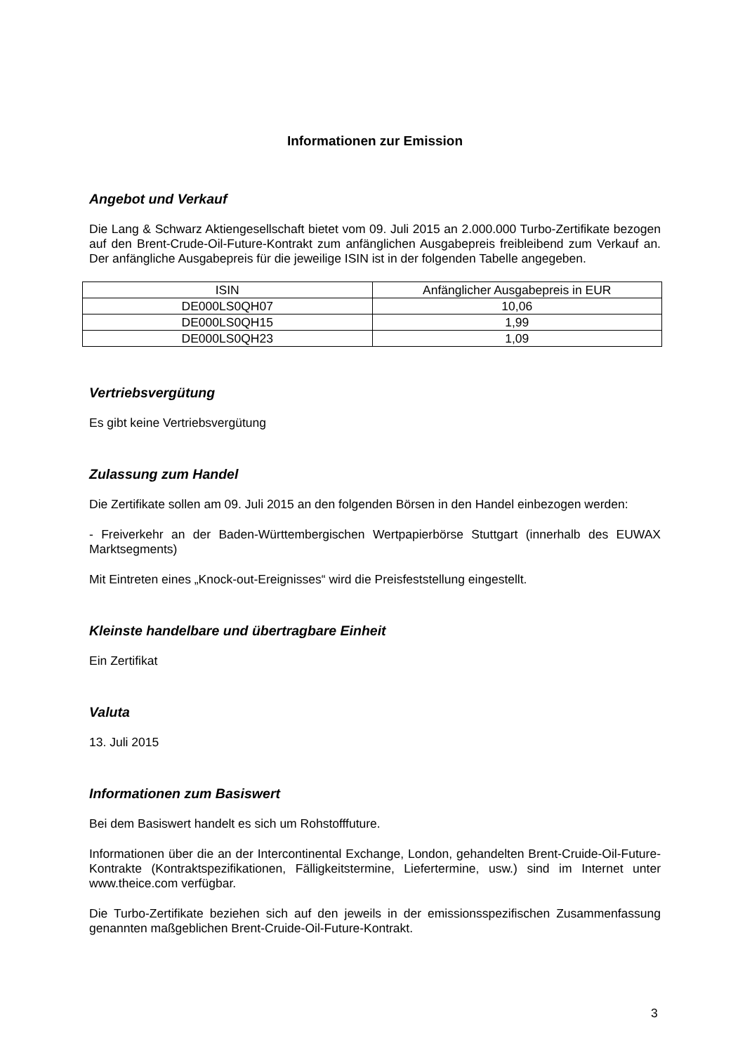Informationen zur Emission
Angebot und Verkauf
Die Lang & Schwarz Aktiengesellschaft bietet vom 09. Juli 2015 an 2.000.000 Turbo-Zertifikate bezogen auf den Brent-Crude-Oil-Future-Kontrakt zum anfänglichen Ausgabepreis freibleibend zum Verkauf an. Der anfängliche Ausgabepreis für die jeweilige ISIN ist in der folgenden Tabelle angegeben.
| ISIN | Anfänglicher Ausgabepreis in EUR |
| DE000LS0QH07 | 10,06 |
| DE000LS0QH15 | 1,99 |
| DE000LS0QH23 | 1,09 |
Vertriebsvergütung
Es gibt keine Vertriebsvergütung
Zulassung zum Handel
Die Zertifikate sollen am 09. Juli 2015 an den folgenden Börsen in den Handel einbezogen werden:
- Freiverkehr an der Baden-Württembergischen Wertpapierbörse Stuttgart (innerhalb des EUWAX Marktsegments)
Mit Eintreten eines „Knock-out-Ereignisses“ wird die Preisfeststellung eingestellt.
Kleinste handelbare und übertragbare Einheit
Ein Zertifikat
Valuta
13. Juli 2015
Informationen zum Basiswert
Bei dem Basiswert handelt es sich um Rohstofffuture.
Informationen über die an der Intercontinental Exchange, London, gehandelten Brent-Cruide-Oil-Future-Kontrakte (Kontraktspezifikationen, Fälligkeitstermine, Liefertermine, usw.) sind im Internet unter www.theice.com verfügbar.
Die Turbo-Zertifikate beziehen sich auf den jeweils in der emissionsspezifischen Zusammenfassung genannten maßgeblichen Brent-Cruide-Oil-Future-Kontrakt.
3